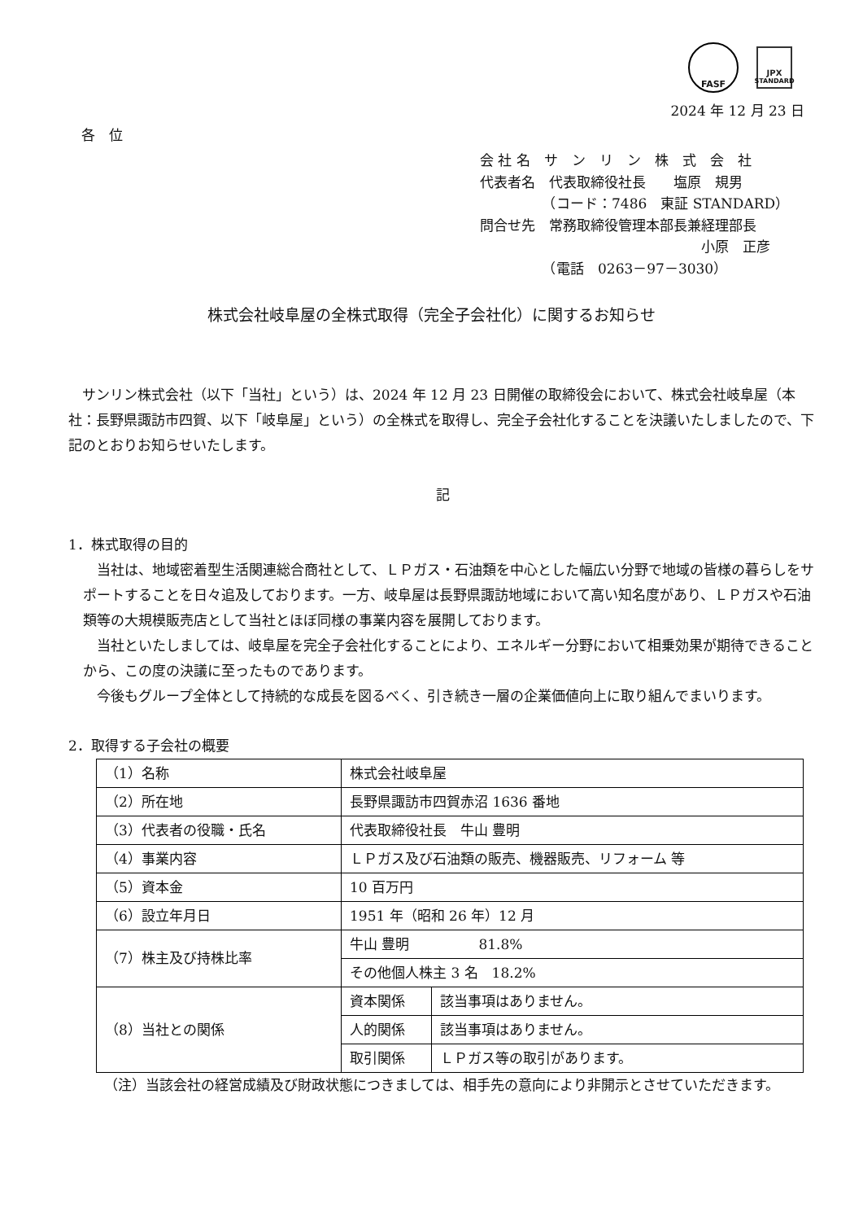FASF
JPX
STANDARD
2024 年 12 月 23 日
各　位
会 社 名　サ　ン　リ　ン　株　式　会　社
代表者名　代表取締役社長　　塩原　規男
　　　　　（コード：7486　東証 STANDARD）
問合せ先　常務取締役管理本部長兼経理部長
　　　　　　　　　　　　　　　　小原　正彦
　　　　　（電話　0263－97－3030）
株式会社岐阜屋の全株式取得（完全子会社化）に関するお知らせ
　サンリン株式会社（以下「当社」という）は、2024 年 12 月 23 日開催の取締役会において、株式会社岐阜屋（本社：長野県諏訪市四賀、以下「岐阜屋」という）の全株式を取得し、完全子会社化することを決議いたしましたので、下記のとおりお知らせいたします。
記
1．株式取得の目的
　当社は、地域密着型生活関連総合商社として、ＬＰガス・石油類を中心とした幅広い分野で地域の皆様の暮らしをサポートすることを日々追及しております。一方、岐阜屋は長野県諏訪地域において高い知名度があり、ＬＰガスや石油類等の大規模販売店として当社とほぼ同様の事業内容を展開しております。
　当社といたしましては、岐阜屋を完全子会社化することにより、エネルギー分野において相乗効果が期待できることから、この度の決議に至ったものであります。
　今後もグループ全体として持続的な成長を図るべく、引き続き一層の企業価値向上に取り組んでまいります。
2．取得する子会社の概要
| （1）名称 | 株式会社岐阜屋 | |
| （2）所在地 | 長野県諏訪市四賀赤沼 1636 番地 | |
| （3）代表者の役職・氏名 | 代表取締役社長 牛山 豊明 | |
| （4）事業内容 | ＬＰガス及び石油類の販売、機器販売、リフォーム 等 | |
| （5）資本金 | 10 百万円 | |
| （6）設立年月日 | 1951 年（昭和 26 年）12 月 | |
| （7）株主及び持株比率 | 牛山 豊明 81.8% | |
| | その他個人株主 3 名 18.2% | |
| （8）当社との関係 | 資本関係 | 該当事項はありません。 |
| | 人的関係 | 該当事項はありません。 |
| | 取引関係 | ＬＰガス等の取引があります。 |
（注）当該会社の経営成績及び財政状態につきましては、相手先の意向により非開示とさせていただきます。